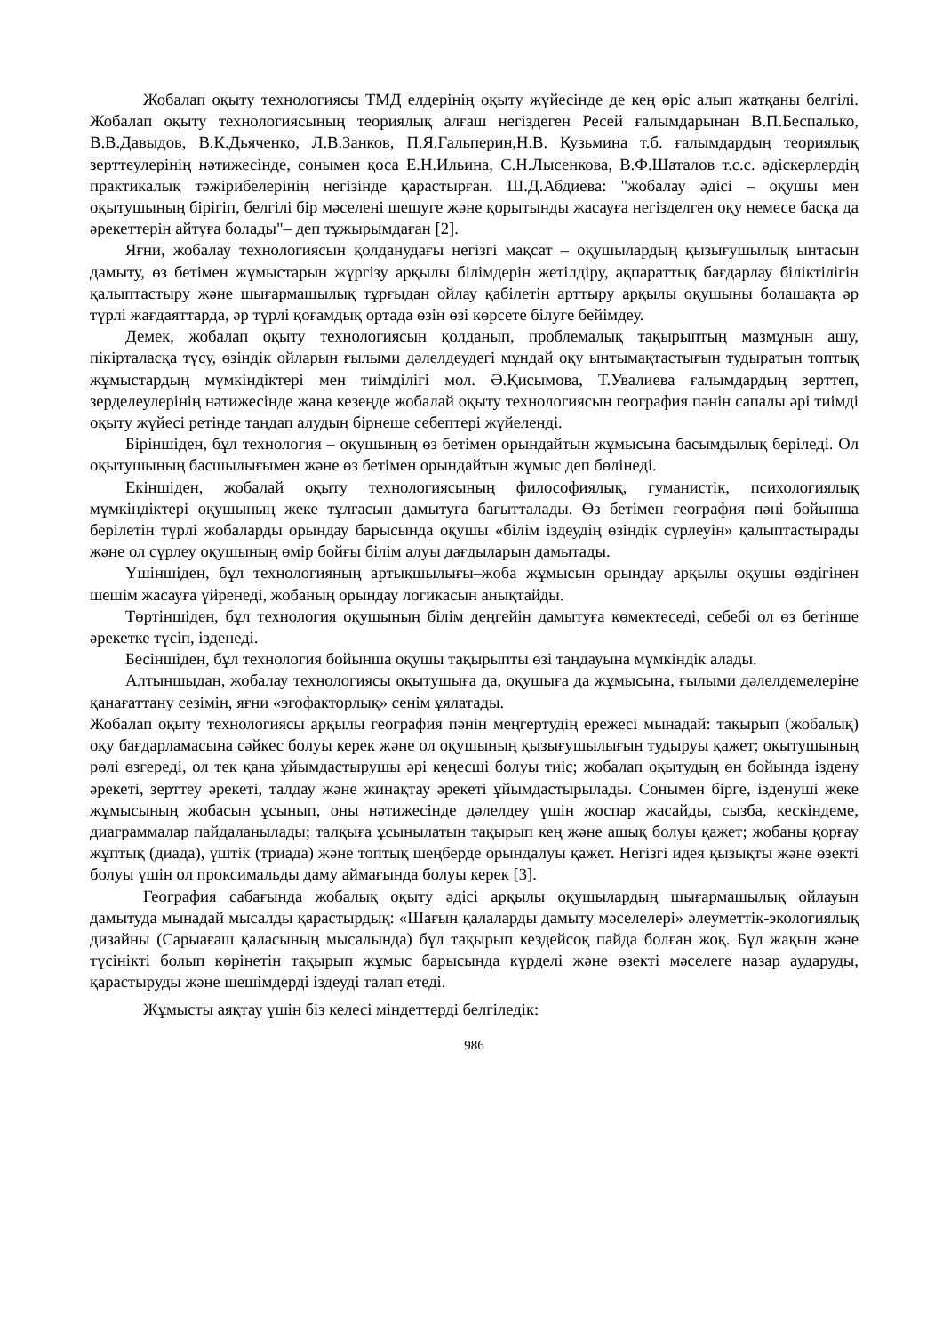Жобалап оқыту технологиясы ТМД елдерінің оқыту жүйесінде де кең өріс алып жатқаны белгілі. Жобалап оқыту технологиясының теориялық алғаш негіздеген Ресей ғалымдарынан В.П.Беспалько, В.В.Давыдов, В.К.Дьяченко, Л.В.Занков, П.Я.Гальперин,Н.В. Кузьмина т.б. ғалымдардың теориялық зерттеулерінің нәтижесінде, сонымен қоса Е.Н.Ильина, С.Н.Лысенкова, В.Ф.Шаталов т.с.с. әдіскерлердің практикалық тәжірибелерінің негізінде қарастырған. Ш.Д.Абдиева: "жобалау әдісі – оқушы мен оқытушының бірігіп, белгілі бір мәселені шешуге және қорытынды жасауға негізделген оқу немесе басқа да әрекеттерін айтуға болады"– деп тұжырымдаған [2].
Яғни, жобалау технологиясын қолданудағы негізгі мақсат – оқушылардың қызығушылық ынтасын дамыту, өз бетімен жұмыстарын жүргізу арқылы білімдерін жетілдіру, ақпараттық бағдарлау біліктілігін қалыптастыру және шығармашылық тұрғыдан ойлау қабілетін арттыру арқылы оқушыны болашақта әр түрлі жағдаяттарда, әр түрлі қоғамдық ортада өзін өзі көрсете білуге бейімдеу.
Демек, жобалап оқыту технологиясын қолданып, проблемалық тақырыптың мазмұнын ашу, пікірталасқа түсу, өзіндік ойларын ғылыми дәлелдеудегі мұндай оқу ынтымақтастығын тудыратын топтық жұмыстардың мүмкіндіктері мен тиімділігі мол. Ә.Қисымова, Т.Увалиева ғалымдардың зерттеп, зерделеулерінің нәтижесінде жаңа кезеңде жобалай оқыту технологиясын география пәнін сапалы әрі тиімді оқыту жүйесі ретінде таңдап алудың бірнеше себептері жүйеленді.
Біріншіден, бұл технология – оқушының өз бетімен орындайтын жұмысына басымдылық беріледі. Ол оқытушының басшылығымен және өз бетімен орындайтын жұмыс деп бөлінеді.
Екіншіден, жобалай оқыту технологиясының философиялық, гуманистік, психологиялық мүмкіндіктері оқушының жеке тұлғасын дамытуға бағытталады. Өз бетімен география пәні бойынша берілетін түрлі жобаларды орындау барысында оқушы «білім іздеудің өзіндік сүрлеуін» қалыптастырады және ол сүрлеу оқушының өмір бойғы білім алуы дағдыларын дамытады.
Үшіншіден, бұл технологияның артықшылығы–жоба жұмысын орындау арқылы оқушы өздігінен шешім жасауға үйренеді, жобаның орындау логикасын анықтайды.
Төртіншіден, бұл технология оқушының білім деңгейін дамытуға көмектеседі, себебі ол өз бетінше әрекетке түсіп, ізденеді.
Бесіншіден, бұл технология бойынша оқушы тақырыпты өзі таңдауына мүмкіндік алады.
Алтыншыдан, жобалау технологиясы оқытушыға да, оқушыға да жұмысына, ғылыми дәлелдемелеріне қанағаттану сезімін, яғни «эгофакторлық» сенім ұялатады.
Жобалап оқыту технологиясы арқылы география пәнін меңгертудің ережесі мынадай: тақырып (жобалық) оқу бағдарламасына сәйкес болуы керек және ол оқушының қызығушылығын тудыруы қажет; оқытушының рөлі өзгереді, ол тек қана ұйымдастырушы әрі кеңесші болуы тиіс; жобалап оқытудың өн бойында іздену әрекеті, зерттеу әрекеті, талдау және жинақтау әрекеті ұйымдастырылады. Сонымен бірге, ізденуші жеке жұмысының жобасын ұсынып, оны нәтижесінде дәлелдеу үшін жоспар жасайды, сызба, кескіндеме, диаграммалар пайдаланылады; талқыға ұсынылатын тақырып кең және ашық болуы қажет; жобаны қорғау жұптық (диада), үштік (триада) және топтық шеңберде орындалуы қажет. Негізгі идея қызықты және өзекті болуы үшін ол проксимальды даму аймағында болуы керек [3].
География сабағында жобалық оқыту әдісі арқылы оқушылардың шығармашылық ойлауын дамытуда мынадай мысалды қарастырдық: «Шағын қалаларды дамыту мәселелері» әлеуметтік-экологиялық дизайны (Сарыағаш қаласының мысалында) бұл тақырып кездейсоқ пайда болған жоқ. Бұл жақын және түсінікті болып көрінетін тақырып жұмыс барысында күрделі және өзекті мәселеге назар аударуды, қарастыруды және шешімдерді іздеуді талап етеді.
Жұмысты аяқтау үшін біз келесі міндеттерді белгіледік:
986